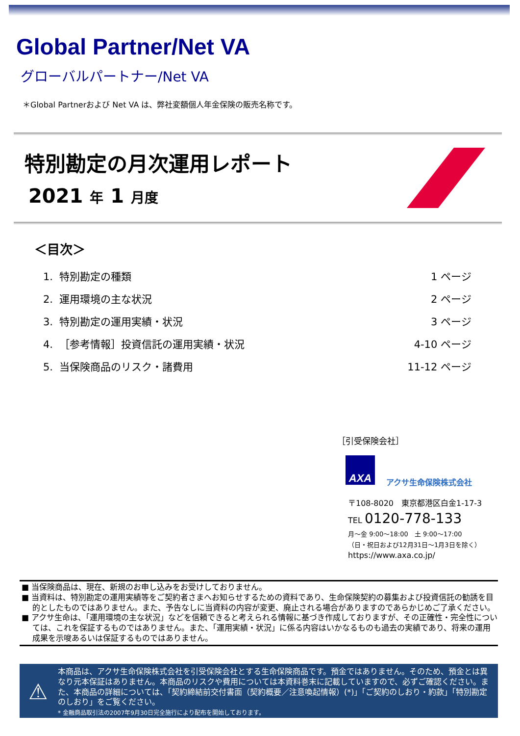Global Partner/Net VA
グローバルパートナー/Net VA
＊Global Partnerおよび Net VA は、弊社変額個人年金保険の販売名称です。
特別勘定の月次運用レポート
2021 年 1 月度
＜目次＞
| 1. 特別勘定の種類 | 1 ページ |
| 2. 運用環境の主な状況 | 2 ページ |
| 3. 特別勘定の運用実績・状況 | 3 ページ |
| 4. ［参考情報］投資信託の運用実績・状況 | 4-10 ページ |
| 5. 当保険商品のリスク・諸費用 | 11-12 ページ |
［引受保険会社］
AXA
アクサ生命保険株式会社
〒108-8020　東京都港区白金1-17-3
TEL 0120-778-133
月～金 9:00～18:00　土 9:00～17:00
（日・祝日および12月31日～1月3日を除く）
https://www.axa.co.jp/
■ 当保険商品は、現在、新規のお申し込みをお受けしておりません。
■ 当資料は、特別勘定の運用実績等をご契約者さまへお知らせするための資料であり、生命保険契約の募集および投資信託の勧誘を目的としたものではありません。また、予告なしに当資料の内容が変更、廃止される場合がありますのであらかじめご了承ください。
■ アクサ生命は、「運用環境の主な状況」などを信頼できると考えられる情報に基づき作成しておりますが、その正確性・完全性については、これを保証するものではありません。また、「運用実績・状況」に係る内容はいかなるものも過去の実績であり、将来の運用成果を示唆あるいは保証するものではありません。
⚠
本商品は、アクサ生命保険株式会社を引受保険会社とする生命保険商品です。預金ではありません。そのため、預金とは異なり元本保証はありません。本商品のリスクや費用については本資料巻末に記載していますので、必ずご確認ください。また、本商品の詳細については、「契約締結前交付書面（契約概要／注意喚起情報）(*)」「ご契約のしおり・約款」「特別勘定のしおり」をご覧ください。
* 金融商品取引法の2007年9月30日完全施行により配布を開始しております。